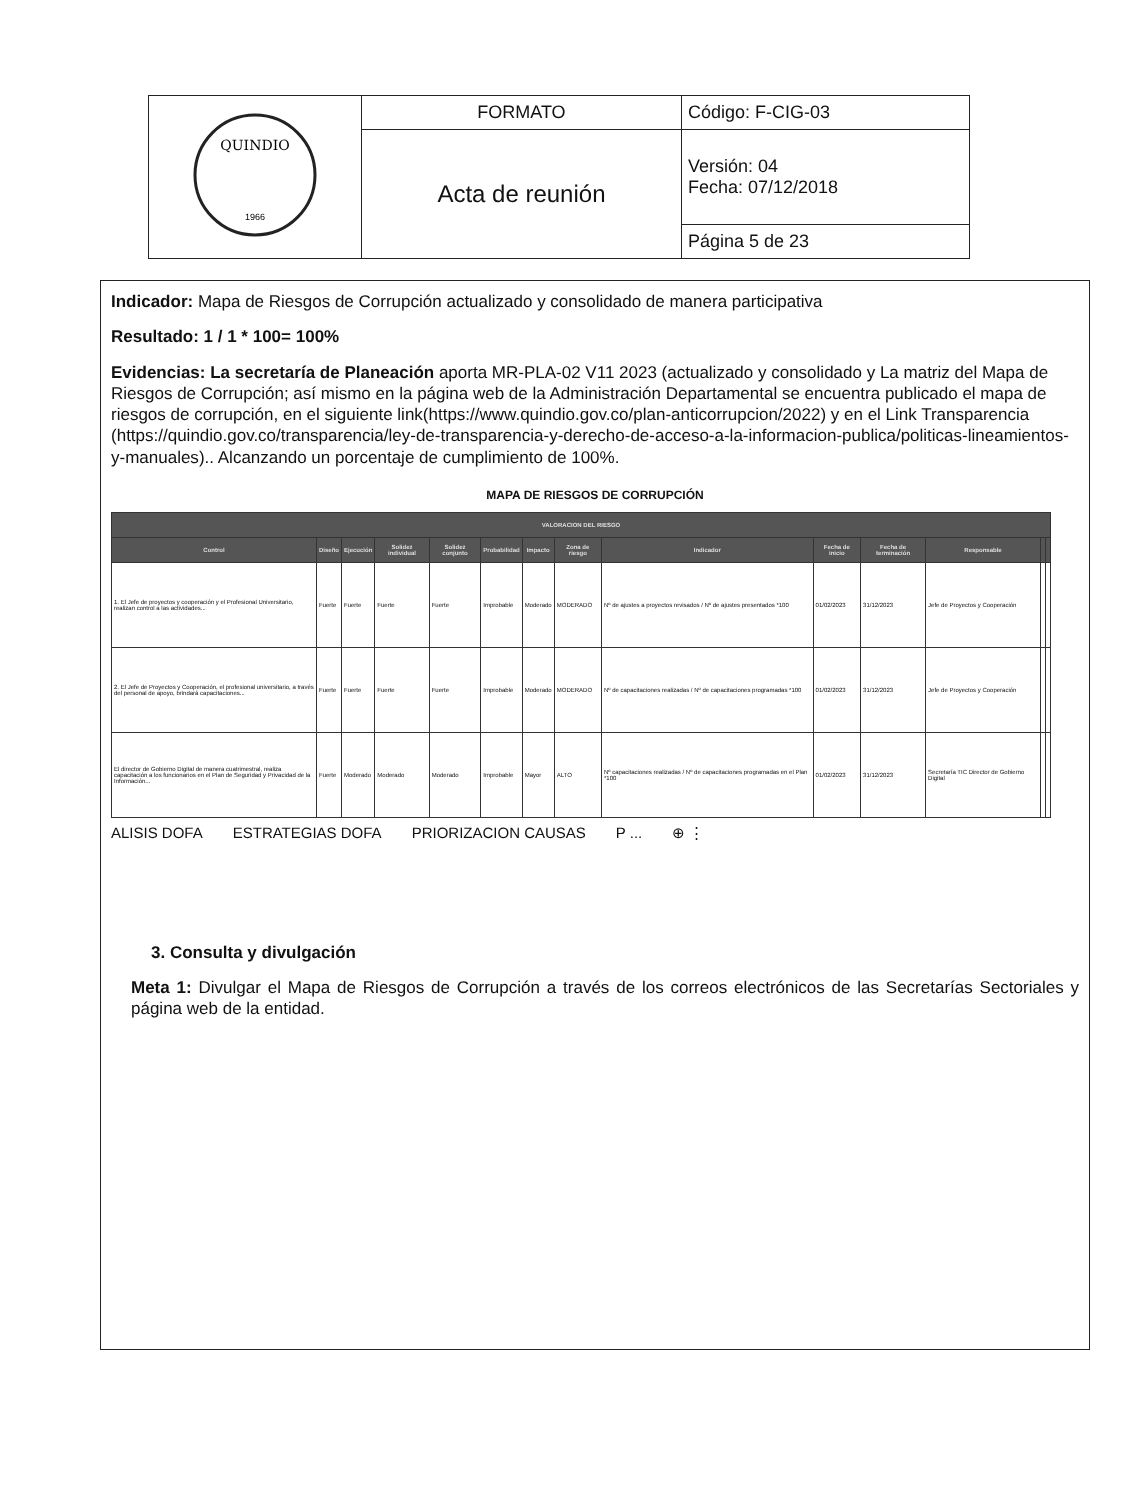| QUINDIO 1966 | FORMATO | Código: F-CIG-03 |
| | Acta de reunión | Versión: 04 Fecha: 07/12/2018 |
| | | Página 5 de 23 |
Indicador: Mapa de Riesgos de Corrupción actualizado y consolidado de manera participativa
Resultado: 1 / 1 * 100= 100%
Evidencias: La secretaría de Planeación aporta MR-PLA-02 V11 2023 (actualizado y consolidado y La matriz del Mapa de Riesgos de Corrupción; así mismo en la página web de la Administración Departamental se encuentra publicado el mapa de riesgos de corrupción, en el siguiente link(https://www.quindio.gov.co/plan-anticorrupcion/2022) y en el Link Transparencia (https://quindio.gov.co/transparencia/ley-de-transparencia-y-derecho-de-acceso-a-la-informacion-publica/politicas-lineamientos-y-manuales).. Alcanzando un porcentaje de cumplimiento de 100%.
MAPA DE RIESGOS DE CORRUPCIÓN
| VALORACION DEL RIESGO | | | | | | | | | | | | | |
| --- | --- | --- | --- | --- | --- | --- | --- | --- | --- | --- | --- | --- | --- |
| Control | Diseño | Ejecución | Solidez individual | Solidez conjunto | Probabilidad | Impacto | Zona de riesgo | Indicador | Fecha de inicio | Fecha de terminación | Responsable | | |
| 1. El Jefe de proyectos y cooperación y el Profesional Universitario, realizan control a las actividades... | Fuerte | Fuerte | Fuerte | Fuerte | Improbable | Moderado | MODERADO | Nº de ajustes a proyectos revisados / Nº de ajustes presentados *100 | 01/02/2023 | 31/12/2023 | Jefe de Proyectos y Cooperación | | |
| 2. El Jefe de Proyectos y Cooperación, el profesional universitario, a través del personal de apoyo, brindará capacitaciones... | Fuerte | Fuerte | Fuerte | Fuerte | Improbable | Moderado | MODERADO | Nº de capacitaciones realizadas / Nº de capacitaciones programadas *100 | 01/02/2023 | 31/12/2023 | Jefe de Proyectos y Cooperación | | |
| El director de Gobierno Digital de manera cuatrimestral, realiza capacitación a los funcionarios en el Plan de Seguridad y Privacidad de la Información... | Fuerte | Moderado | Moderado | Moderado | Improbable | Mayor | ALTO | Nº capacitaciones realizadas / Nº de capacitaciones programadas en el Plan *100 | 01/02/2023 | 31/12/2023 | Secretaría TIC Director de Gobierno Digital | | |
ALISIS DOFA ESTRATEGIAS DOFA PRIORIZACION CAUSAS P ... ⊕ ⋮
3. Consulta y divulgación
Meta 1: Divulgar el Mapa de Riesgos de Corrupción a través de los correos electrónicos de las Secretarías Sectoriales y página web de la entidad.